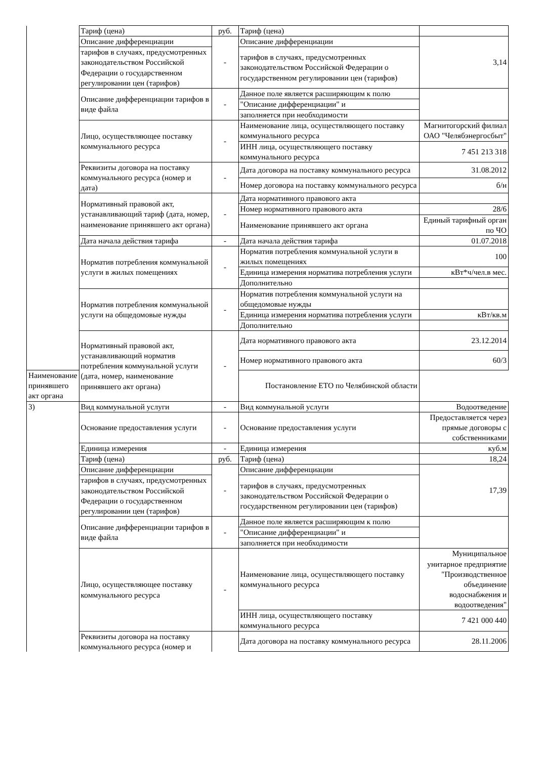| | Тариф (цена) | руб. | Тариф (цена) | |
| | Описание дифференциации | - | Описание дифференциации | 3,14 |
| | тарифов в случаях, предусмотренных законодательством Российской Федерации о государственном регулировании цен (тарифов) | | тарифов в случаях, предусмотренных законодательством Российской Федерации о государственном регулировании цен (тарифов) | |
| | Описание дифференциации тарифов в виде файла | - | Данное поле является расширяющим к полю | |
| | | | "Описание дифференциации" и | |
| | | | заполняется при необходимости | |
| | Лицо, осуществляющее поставку коммунального ресурса | - | Наименование лица, осуществляющего поставку коммунального ресурса | Магнитогорский филиал ОАО "Челябэнергосбыт" |
| | | | ИНН лица, осуществляющего поставку коммунального ресурса | 7 451 213 318 |
| | Реквизиты договора на поставку коммунального ресурса (номер и дата) | - | Дата договора на поставку коммунального ресурса | 31.08.2012 |
| | | | Номер договора на поставку коммунального ресурса | б/н |
| | Нормативный правовой акт, устанавливающий тариф (дата, номер, наименование принявшего акт органа) | - | Дата нормативного правового акта | |
| | | | Номер нормативного правового акта | 28/6 |
| | | | Наименование принявшего акт органа | Единый тарифный орган по ЧО |
| | Дата начала действия тарифа | - | Дата начала действия тарифа | 01.07.2018 |
| | Норматив потребления коммунальной услуги в жилых помещениях | - | Норматив потребления коммунальной услуги в жилых помещениях | 100 |
| | | | Единица измерения норматива потребления услуги | кВт*ч/чел.в мес. |
| | | | Дополнительно | |
| | Норматив потребления коммунальной услуги на общедомовые нужды | - | Норматив потребления коммунальной услуги на общедомовые нужды | |
| | | | Единица измерения норматива потребления услуги | кВт/кв.м |
| | | | Дополнительно | |
| | Нормативный правовой акт, устанавливающий норматив потребления коммунальной услуги (дата, номер, наименование принявшего акт органа) | - | Дата нормативного правового акта | 23.12.2014 |
| | | | Номер нормативного правового акта | 60/3 |
| Наименование принявшего акт органа | | | Постановление ЕТО по Челябинской области | |
| 3) | Вид коммунальной услуги | - | Вид коммунальной услуги | Водоотведение |
| | Основание предоставления услуги | - | Основание предоставления услуги | Предоставляется через прямые договоры с собственниками |
| | Единица измерения | - | Единица измерения | куб.м |
| | Тариф (цена) | руб. | Тариф (цена) | 18,24 |
| | Описание дифференциации | - | Описание дифференциации | 17,39 |
| | тарифов в случаях, предусмотренных законодательством Российской Федерации о государственном регулировании цен (тарифов) | | тарифов в случаях, предусмотренных законодательством Российской Федерации о государственном регулировании цен (тарифов) | |
| | Описание дифференциации тарифов в виде файла | - | Данное поле является расширяющим к полю | |
| | | | "Описание дифференциации" и | |
| | | | заполняется при необходимости | |
| | Лицо, осуществляющее поставку коммунального ресурса | - | Наименование лица, осуществляющего поставку коммунального ресурса | Муниципальное унитарное предприятие "Производственное объединение водоснабжения и водоотведения" |
| | | | ИНН лица, осуществляющего поставку коммунального ресурса | 7 421 000 440 |
| | Реквизиты договора на поставку коммунального ресурса (номер и | | Дата договора на поставку коммунального ресурса | 28.11.2006 |